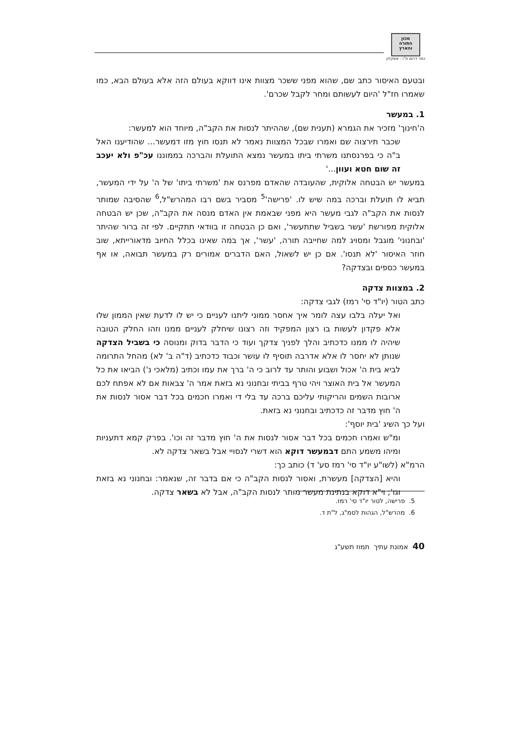מכון
התורה
והארץ
כפר דרום ת"ו - אשקלון
ובטעם האיסור כתב שם, שהוא מפני ששכר מצוות אינו דווקא בעולם הזה אלא בעולם הבא, כמו שאמרו חז"ל 'היום לעשותם ומחר לקבל שכרם'.
1. במעשר
ה'חינוך' מזכיר את הגמרא (תענית שם), שההיתר לנסות את הקב"ה, מיוחד הוא למעשר:
שכבר תירצוה שם ואמרו שבכל המצוות נאמר לא תנסו חוץ מזו דמעשר... שהודיענו האל ב"ה כי בפרנסתנו משרתי ביתו במעשר נמצא התועלת והברכה בממוננו עכ"פ ולא יעכב זה שום חטא ועוון...'
במעשר יש הבטחה אלוקית, שהעובדה שהאדם מפרנס את 'משרתי ביתו' של ה' על ידי המעשר, תביא לו תועלת וברכה במה שיש לו. 'פרישה'<sup>5</sup> מסביר בשם רבו המהרש"ל,<sup>6</sup> שהסיבה שמותר לנסות את הקב"ה לגבי מעשר היא מפני שבאמת אין האדם מנסה את הקב"ה, שכן יש הבטחה אלוקית מפורשת 'עשר בשביל שתתעשר', ואם כן הבטחה זו בוודאי תתקיים. לפי זה ברור שהיתר 'ובחנוני' מוגבל ומסויג למה שחייבה תורה, 'עשר', אך במה שאינו בכלל החיוב מדאורייתא, שוב חוזר האיסור 'לא תנסו'. אם כן יש לשאול, האם הדברים אמורים רק במעשר תבואה, או אף במעשר כספים ובצדקה?
2. במצוות צדקה
כתב הטור (יו"ד סי' רמז) לגבי צדקה:
ואל יעלה בלבו עצה לומר איך אחסר ממוני ליתנו לעניים כי יש לו לדעת שאין הממון שלו אלא פקדון לעשות בו רצון המפקיד וזה רצונו שיחלק לעניים ממנו וזהו החלק הטובה שיהיה לו ממנו כדכתיב והלך לפניך צדקך ועוד כי הדבר בדוק ומנוסה כי בשביל הצדקה שנותן לא יחסר לו אלא אדרבה תוסיף לו עושר וכבוד כדכתיב (ד"ה ב' לא) מהחל התרומה לביא בית ה' אכול ושבוע והותר עד לרוב כי ה' ברך את עמו וכתיב (מלאכי נ') הביאו את כל המעשר אל בית האוצר ויהי טרף בביתי ובחנוני נא בזאת אמר ה' צבאות אם לא אפתח לכם ארובות השמים והריקותי עליכם ברכה עד בלי די ואמרו חכמים בכל דבר אסור לנסות את ה' חוץ מדבר זה כדכתיב ובחנוני נא בזאת.
ועל כך השיג 'בית יוסף':
ומ"ש ואמרו חכמים בכל דבר אסור לנסות את ה' חוץ מדבר זה וכו'. בפרק קמא דתעניות ומיהו משמע התם דבמעשר דוקא הוא דשרי לנסויי אבל בשאר צדקה לא.
הרמ"א (לשו"ע יו"ד סי' רמז סע' ד) כותב כך:
והיא [הצדקה] מעשרת, ואסור לנסות הקב"ה כי אם בדבר זה, שנאמר: ובחנוני נא בזאת וגו'; וי"א דוקא בנתינת מעשר מותר לנסות הקב"ה, אבל לא בשאר צדקה.
5. פרישה, לטור יו"ד סי' רמז.
6. מהרש"ל, הגהות לסמ"ג, ל"ת ד.
40 אמונת עתיך תמוז תשע"ג